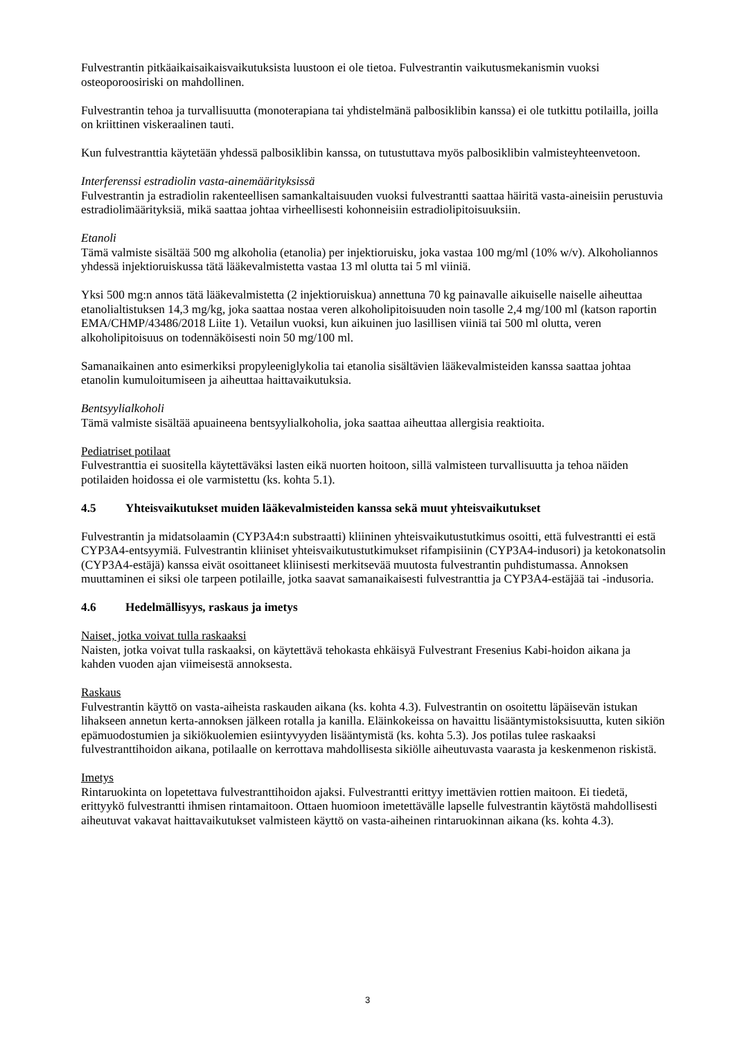Fulvestrantin pitkäaikaisaikaisvaikutuksista luustoon ei ole tietoa. Fulvestrantin vaikutusmekanismin vuoksi osteoporoosiriski on mahdollinen.
Fulvestrantin tehoa ja turvallisuutta (monoterapiana tai yhdistelmänä palbosiklibin kanssa) ei ole tutkittu potilailla, joilla on kriittinen viskeraalinen tauti.
Kun fulvestranttia käytetään yhdessä palbosiklibin kanssa, on tutustuttava myös palbosiklibin valmisteyhteenvetoon.
Interferenssi estradiolin vasta-ainemäärityksissä
Fulvestrantin ja estradiolin rakenteellisen samankaltaisuuden vuoksi fulvestrantti saattaa häiritä vasta-aineisiin perustuvia estradiolimäärityksiä, mikä saattaa johtaa virheellisesti kohonneisiin estradiolipitoisuuksiin.
Etanoli
Tämä valmiste sisältää 500 mg alkoholia (etanolia) per injektioruisku, joka vastaa 100 mg/ml (10% w/v). Alkoholiannos yhdessä injektioruiskussa tätä lääkevalmistetta vastaa 13 ml olutta tai 5 ml viiniä.
Yksi 500 mg:n annos tätä lääkevalmistetta (2 injektioruiskua) annettuna 70 kg painavalle aikuiselle naiselle aiheuttaa etanolialtistuksen 14,3 mg/kg, joka saattaa nostaa veren alkoholipitoisuuden noin tasolle 2,4 mg/100 ml (katson raportin EMA/CHMP/43486/2018 Liite 1). Vetailun vuoksi, kun aikuinen juo lasillisen viiniä tai 500 ml olutta, veren alkoholipitoisuus on todennäköisesti noin 50 mg/100 ml.
Samanaikainen anto esimerkiksi propyleeniglykolia tai etanolia sisältävien lääkevalmisteiden kanssa saattaa johtaa etanolin kumuloitumiseen ja aiheuttaa haittavaikutuksia.
Bentsyylialkoholi
Tämä valmiste sisältää apuaineena bentsyylialkoholia, joka saattaa aiheuttaa allergisia reaktioita.
Pediatriset potilaat
Fulvestranttia ei suositella käytettäväksi lasten eikä nuorten hoitoon, sillä valmisteen turvallisuutta ja tehoa näiden potilaiden hoidossa ei ole varmistettu (ks. kohta 5.1).
4.5 Yhteisvaikutukset muiden lääkevalmisteiden kanssa sekä muut yhteisvaikutukset
Fulvestrantin ja midatsolaamin (CYP3A4:n substraatti) kliininen yhteisvaikutustutkimus osoitti, että fulvestrantti ei estä CYP3A4-entsyymiä. Fulvestrantin kliiniset yhteisvaikutustutkimukset rifampisiinin (CYP3A4-indusori) ja ketokonatsolin (CYP3A4-estäjä) kanssa eivät osoittaneet kliinisesti merkitsevää muutosta fulvestrantin puhdistumassa. Annoksen muuttaminen ei siksi ole tarpeen potilaille, jotka saavat samanaikaisesti fulvestranttia ja CYP3A4-estäjää tai -indusoria.
4.6 Hedelmällisyys, raskaus ja imetys
Naiset, jotka voivat tulla raskaaksi
Naisten, jotka voivat tulla raskaaksi, on käytettävä tehokasta ehkäisyä Fulvestrant Fresenius Kabi-hoidon aikana ja kahden vuoden ajan viimeisestä annoksesta.
Raskaus
Fulvestrantin käyttö on vasta-aiheista raskauden aikana (ks. kohta 4.3). Fulvestrantin on osoitettu läpäisevän istukan lihakseen annetun kerta-annoksen jälkeen rotalla ja kanilla. Eläinkokeissa on havaittu lisääntymistoksisuutta, kuten sikiön epämuodostumien ja sikiökuolemien esiintyvyyden lisääntymistä (ks. kohta 5.3). Jos potilas tulee raskaaksi fulvestranttihoidon aikana, potilaalle on kerrottava mahdollisesta sikiölle aiheutuvasta vaarasta ja keskenmenon riskistä.
Imetys
Rintaruokinta on lopetettava fulvestranttihoidon ajaksi. Fulvestrantti erittyy imettävien rottien maitoon. Ei tiedetä, erittyykö fulvestrantti ihmisen rintamaitoon. Ottaen huomioon imetettävälle lapselle fulvestrantin käytöstä mahdollisesti aiheutuvat vakavat haittavaikutukset valmisteen käyttö on vasta-aiheinen rintaruokinnan aikana (ks. kohta 4.3).
3